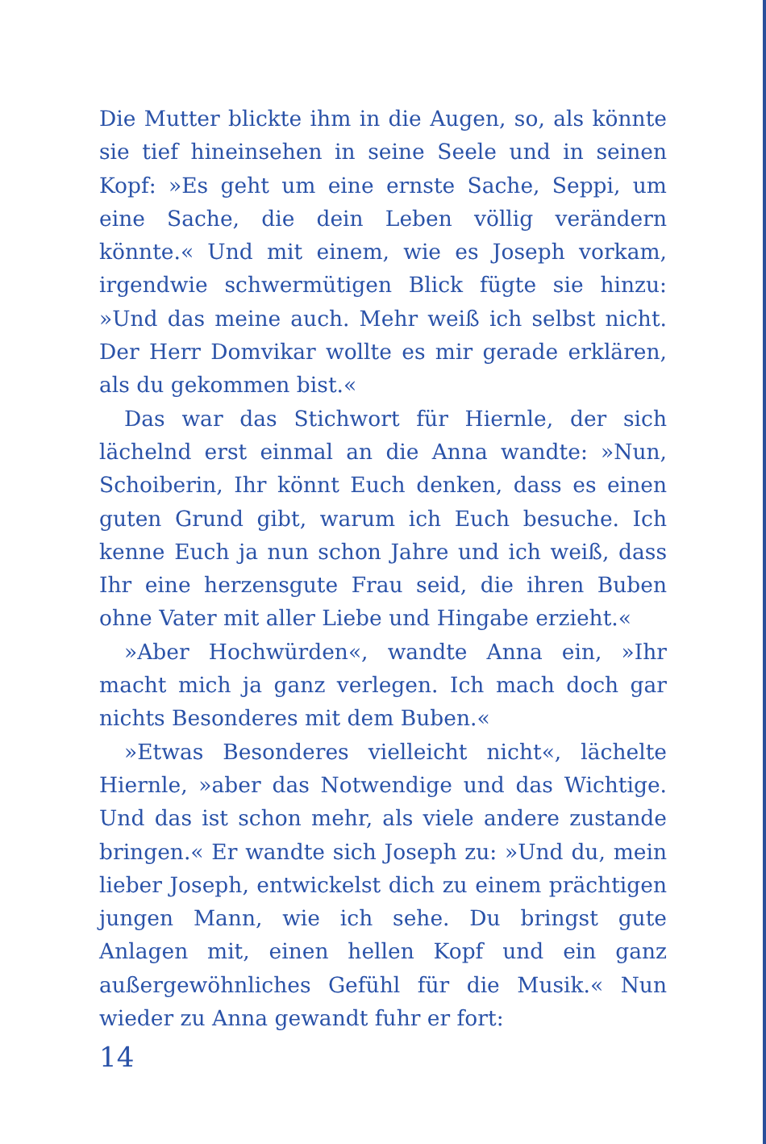Die Mutter blickte ihm in die Augen, so, als könnte sie tief hineinsehen in seine Seele und in seinen Kopf: »Es geht um eine ernste Sache, Seppi, um eine Sache, die dein Leben völlig verändern könnte.« Und mit einem, wie es Joseph vorkam, irgendwie schwermütigen Blick fügte sie hinzu: »Und das meine auch. Mehr weiß ich selbst nicht. Der Herr Domvikar wollte es mir gerade erklären, als du gekommen bist.«
Das war das Stichwort für Hiernle, der sich lächelnd erst einmal an die Anna wandte: »Nun, Schoiberin, Ihr könnt Euch denken, dass es einen guten Grund gibt, warum ich Euch besuche. Ich kenne Euch ja nun schon Jahre und ich weiß, dass Ihr eine herzensgute Frau seid, die ihren Buben ohne Vater mit aller Liebe und Hingabe erzieht.«
»Aber Hochwürden«, wandte Anna ein, »Ihr macht mich ja ganz verlegen. Ich mach doch gar nichts Besonderes mit dem Buben.«
»Etwas Besonderes vielleicht nicht«, lächelte Hiernle, »aber das Notwendige und das Wichtige. Und das ist schon mehr, als viele andere zustande bringen.« Er wandte sich Joseph zu: »Und du, mein lieber Joseph, entwickelst dich zu einem prächtigen jungen Mann, wie ich sehe. Du bringst gute Anlagen mit, einen hellen Kopf und ein ganz außergewöhnliches Gefühl für die Musik.« Nun wieder zu Anna gewandt fuhr er fort:
14